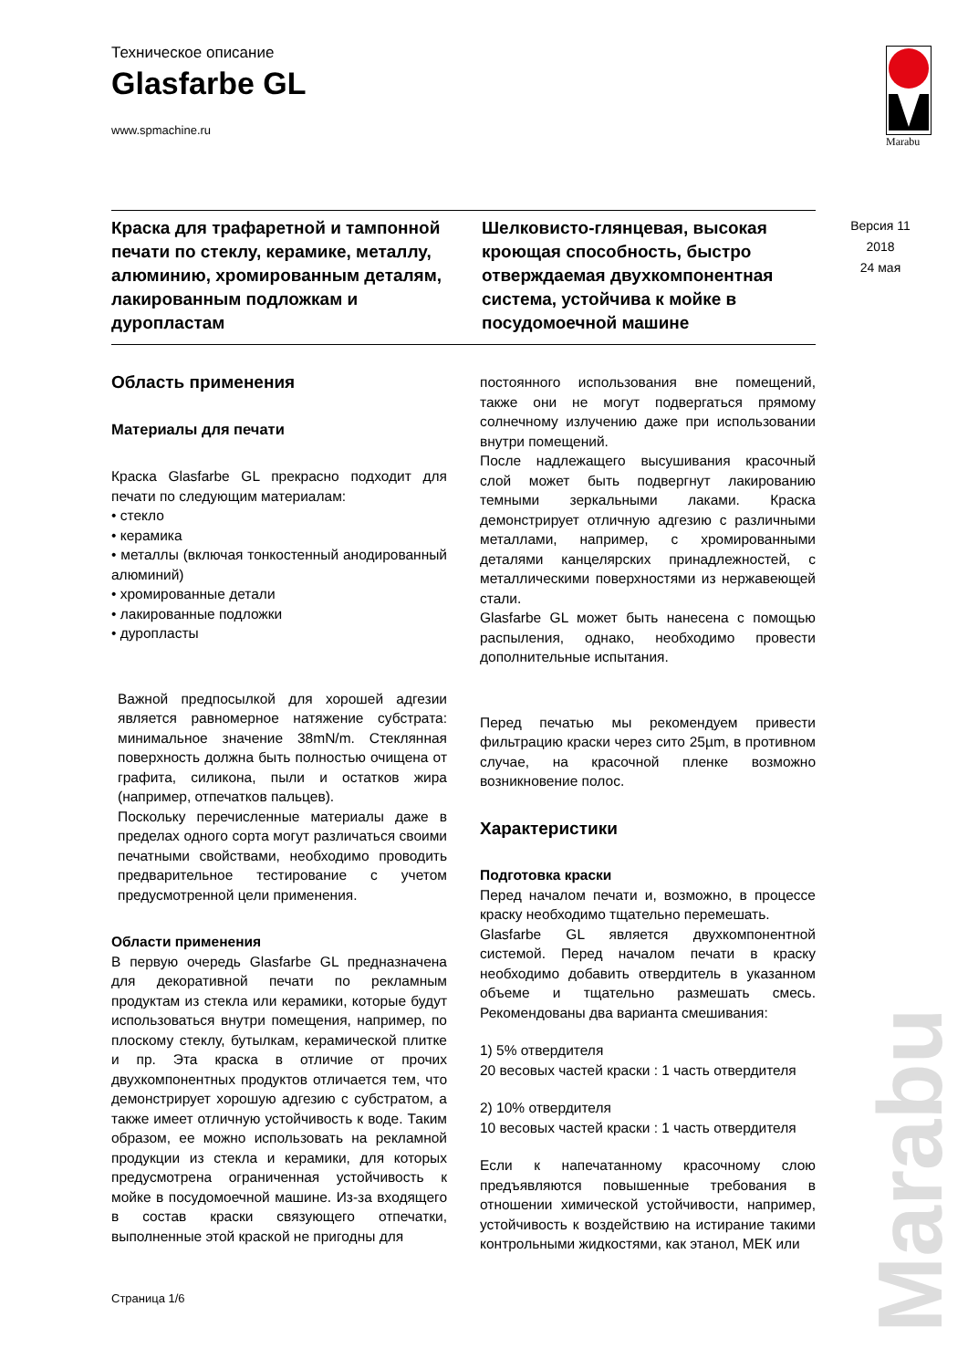Marabu
Версия 11
2018
24 мая
Техническое описание
Glasfarbe GL
www.spmachine.ru
Краска для трафаретной и тампонной печати по стеклу, керамике, металлу, алюминию, хромированным деталям, лакированным подложкам и дуропластам
Шелковисто-глянцевая, высокая кроющая способность, быстро отверждаемая двухкомпонентная система, устойчива к мойке в посудомоечной машине
Область применения
Материалы для печати
Краска Glasfarbe GL прекрасно подходит для печати по следующим материалам:
• стекло
• керамика
• металлы (включая тонкостенный анодированный алюминий)
• хромированные детали
• лакированные подложки
• дуропласты
Важной предпосылкой для хорошей адгезии является равномерное натяжение субстрата: минимальное значение 38mN/m. Стеклянная поверхность должна быть полностью очищена от графита, силикона, пыли и остатков жира (например, отпечатков пальцев).
Поскольку перечисленные материалы даже в пределах одного сорта могут различаться своими печатными свойствами, необходимо проводить предварительное тестирование с учетом предусмотренной цели применения.
Области применения
В первую очередь Glasfarbe GL предназначена для декоративной печати по рекламным продуктам из стекла или керамики, которые будут использоваться внутри помещения, например, по плоскому стеклу, бутылкам, керамической плитке и пр. Эта краска в отличие от прочих двухкомпонентных продуктов отличается тем, что демонстрирует хорошую адгезию с субстратом, а также имеет отличную устойчивость к воде. Таким образом, ее можно использовать на рекламной продукции из стекла и керамики, для которых предусмотрена ограниченная устойчивость к мойке в посудомоечной машине. Из-за входящего в состав краски связующего отпечатки, выполненные этой краской не пригодны для
постоянного использования вне помещений, также они не могут подвергаться прямому солнечному излучению даже при использовании внутри помещений.
После надлежащего высушивания красочный слой может быть подвергнут лакированию темными зеркальными лаками. Краска демонстрирует отличную адгезию с различными металлами, например, с хромированными деталями канцелярских принадлежностей, с металлическими поверхностями из нержавеющей стали.
Glasfarbe GL может быть нанесена с помощью распыления, однако, необходимо провести дополнительные испытания.
Перед печатью мы рекомендуем привести фильтрацию краски через сито 25µm, в противном случае, на красочной пленке возможно возникновение полос.
Характеристики
Подготовка краски
Перед началом печати и, возможно, в процессе краску необходимо тщательно перемешать.
Glasfarbe GL является двухкомпонентной системой. Перед началом печати в краску необходимо добавить отвердитель в указанном объеме и тщательно размешать смесь. Рекомендованы два варианта смешивания:
1) 5% отвердителя
20 весовых частей краски : 1 часть отвердителя
2) 10% отвердителя
10 весовых частей краски : 1 часть отвердителя
Если к напечатанному красочному слою предъявляются повышенные требования в отношении химической устойчивости, например, устойчивость к воздействию на истирание такими контрольными жидкостями, как этанол, МЕК или
Страница 1/6
Marabu